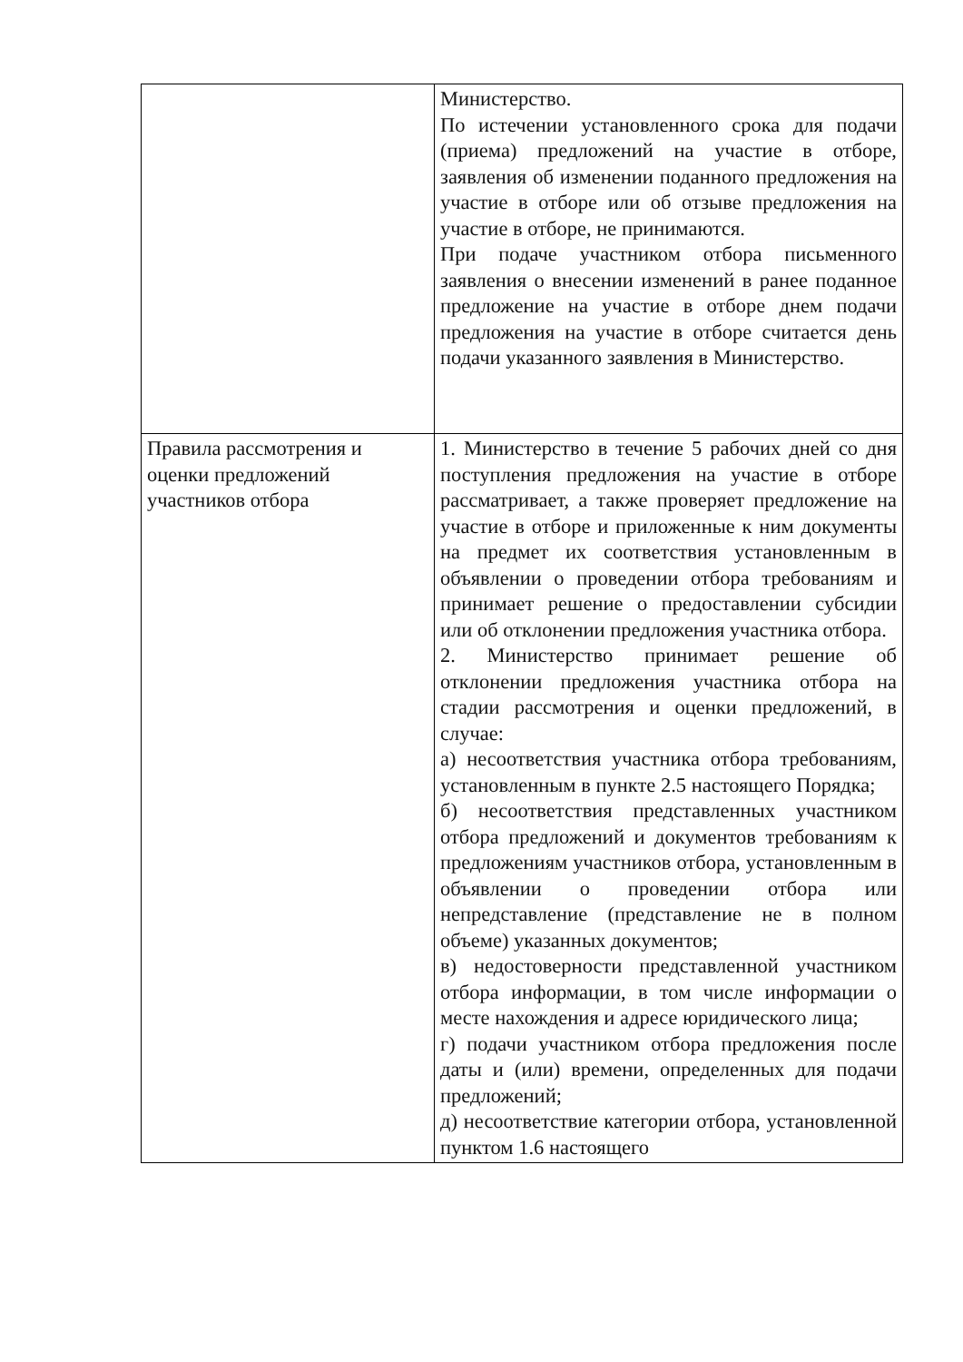| | Министерство. По истечении установленного срока для подачи (приема) предложений на участие в отборе, заявления об изменении поданного предложения на участие в отборе или об отзыве предложения на участие в отборе, не принимаются. При подаче участником отбора письменного заявления о внесении изменений в ранее поданное предложение на участие в отборе днем подачи предложения на участие в отборе считается день подачи указанного заявления в Министерство. |
| Правила рассмотрения и оценки предложений участников отбора | 1. Министерство в течение 5 рабочих дней со дня поступления предложения на участие в отборе рассматривает, а также проверяет предложение на участие в отборе и приложенные к ним документы на предмет их соответствия установленным в объявлении о проведении отбора требованиям и принимает решение о предоставлении субсидии или об отклонении предложения участника отбора. 2. Министерство принимает решение об отклонении предложения участника отбора на стадии рассмотрения и оценки предложений, в случае: а) несоответствия участника отбора требованиям, установленным в пункте 2.5 настоящего Порядка; б) несоответствия представленных участником отбора предложений и документов требованиям к предложениям участников отбора, установленным в объявлении о проведении отбора или непредставление (представление не в полном объеме) указанных документов; в) недостоверности представленной участником отбора информации, в том числе информации о месте нахождения и адресе юридического лица; г) подачи участником отбора предложения после даты и (или) времени, определенных для подачи предложений; д) несоответствие категории отбора, установленной пунктом 1.6 настоящего |